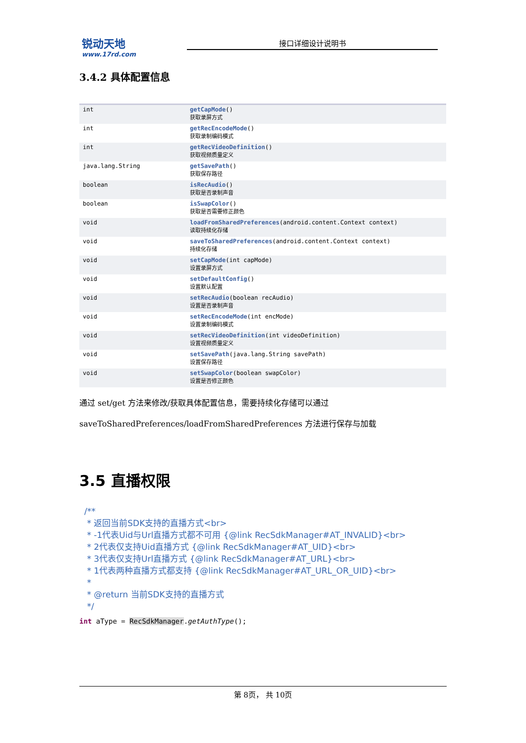锐动天地 www.17rd.com
接口详细设计说明书
3.4.2 具体配置信息
| int | getCapMode () 获取录屏方式 |
| int | getRecEncodeMode () 获取录制编码模式 |
| int | getRecVideoDefinition () 获取视频质量定义 |
| java.lang.String | getSavePath () 获取保存路径 |
| boolean | isRecAudio () 获取是否录制声音 |
| boolean | isSwapColor () 获取是否需要修正颜色 |
| void | loadFromSharedPreferences (android.content.Context context) 读取持续化存储 |
| void | saveToSharedPreferences (android.content.Context context) 持续化存储 |
| void | setCapMode (int capMode) 设置录屏方式 |
| void | setDefaultConfig () 设置默认配置 |
| void | setRecAudio (boolean recAudio) 设置是否录制声音 |
| void | setRecEncodeMode (int encMode) 设置录制编码模式 |
| void | setRecVideoDefinition (int videoDefinition) 设置视频质量定义 |
| void | setSavePath (java.lang.String savePath) 设置保存路径 |
| void | setSwapColor (boolean swapColor) 设置是否修正颜色 |
通过 set/get 方法来修改/获取具体配置信息，需要持续化存储可以通过
saveToSharedPreferences/loadFromSharedPreferences 方法进行保存与加载
3.5 直播权限
/**
 * 返回当前SDK支持的直播方式<br>
 * -1代表Uid与Url直播方式都不可用 {@link RecSdkManager#AT_INVALID}<br>
 * 2代表仅支持Uid直播方式 {@link RecSdkManager#AT_UID}<br>
 * 3代表仅支持Url直播方式 {@link RecSdkManager#AT_URL}<br>
 * 1代表两种直播方式都支持 {@link RecSdkManager#AT_URL_OR_UID}<br>
 *
 * @return 当前SDK支持的直播方式
 */
int aType = RecSdkManager.getAuthType();
第 8页， 共 10页